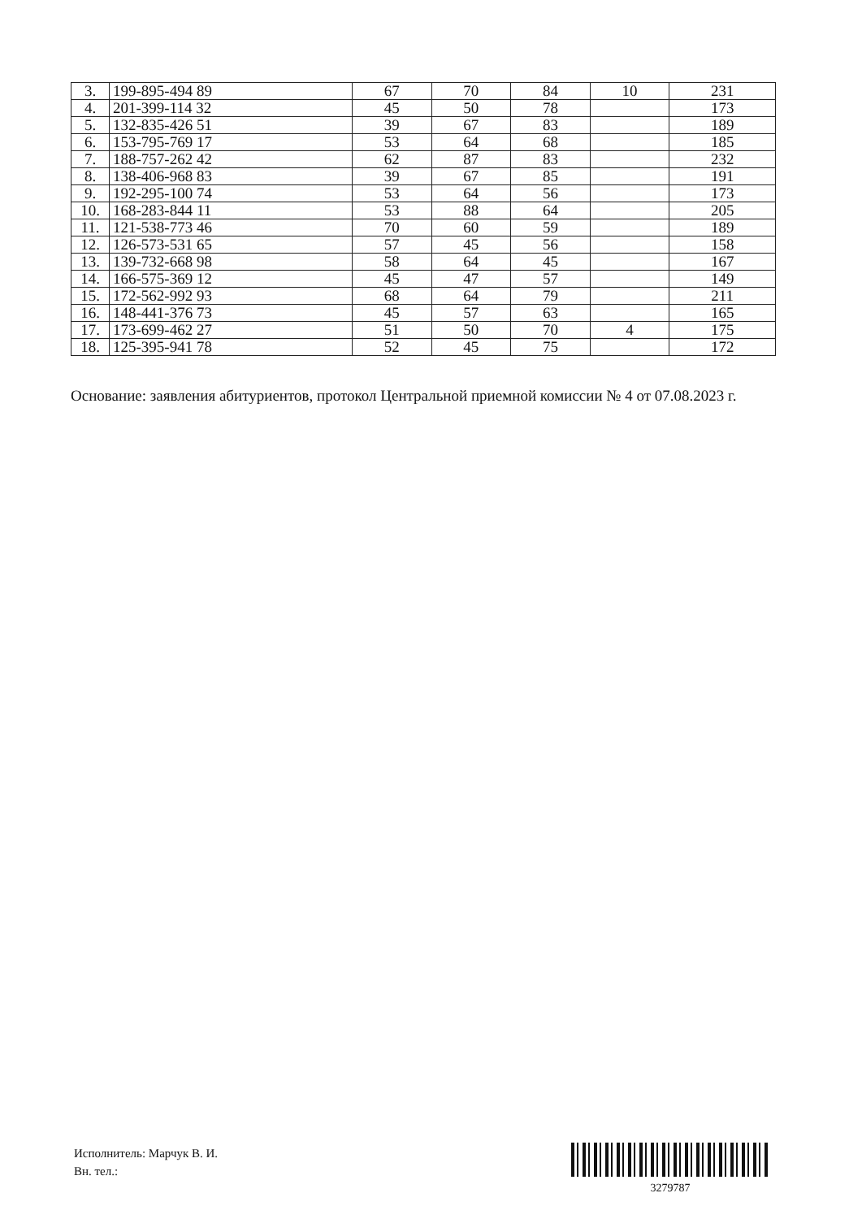| 3. | 199-895-494 89 | 67 | 70 | 84 | 10 | 231 |
| 4. | 201-399-114 32 | 45 | 50 | 78 | | 173 |
| 5. | 132-835-426 51 | 39 | 67 | 83 | | 189 |
| 6. | 153-795-769 17 | 53 | 64 | 68 | | 185 |
| 7. | 188-757-262 42 | 62 | 87 | 83 | | 232 |
| 8. | 138-406-968 83 | 39 | 67 | 85 | | 191 |
| 9. | 192-295-100 74 | 53 | 64 | 56 | | 173 |
| 10. | 168-283-844 11 | 53 | 88 | 64 | | 205 |
| 11. | 121-538-773 46 | 70 | 60 | 59 | | 189 |
| 12. | 126-573-531 65 | 57 | 45 | 56 | | 158 |
| 13. | 139-732-668 98 | 58 | 64 | 45 | | 167 |
| 14. | 166-575-369 12 | 45 | 47 | 57 | | 149 |
| 15. | 172-562-992 93 | 68 | 64 | 79 | | 211 |
| 16. | 148-441-376 73 | 45 | 57 | 63 | | 165 |
| 17. | 173-699-462 27 | 51 | 50 | 70 | 4 | 175 |
| 18. | 125-395-941 78 | 52 | 45 | 75 | | 172 |
Основание: заявления абитуриентов, протокол Центральной приемной комиссии № 4 от 07.08.2023 г.
Исполнитель: Марчук В. И.
Вн. тел.:
3279787